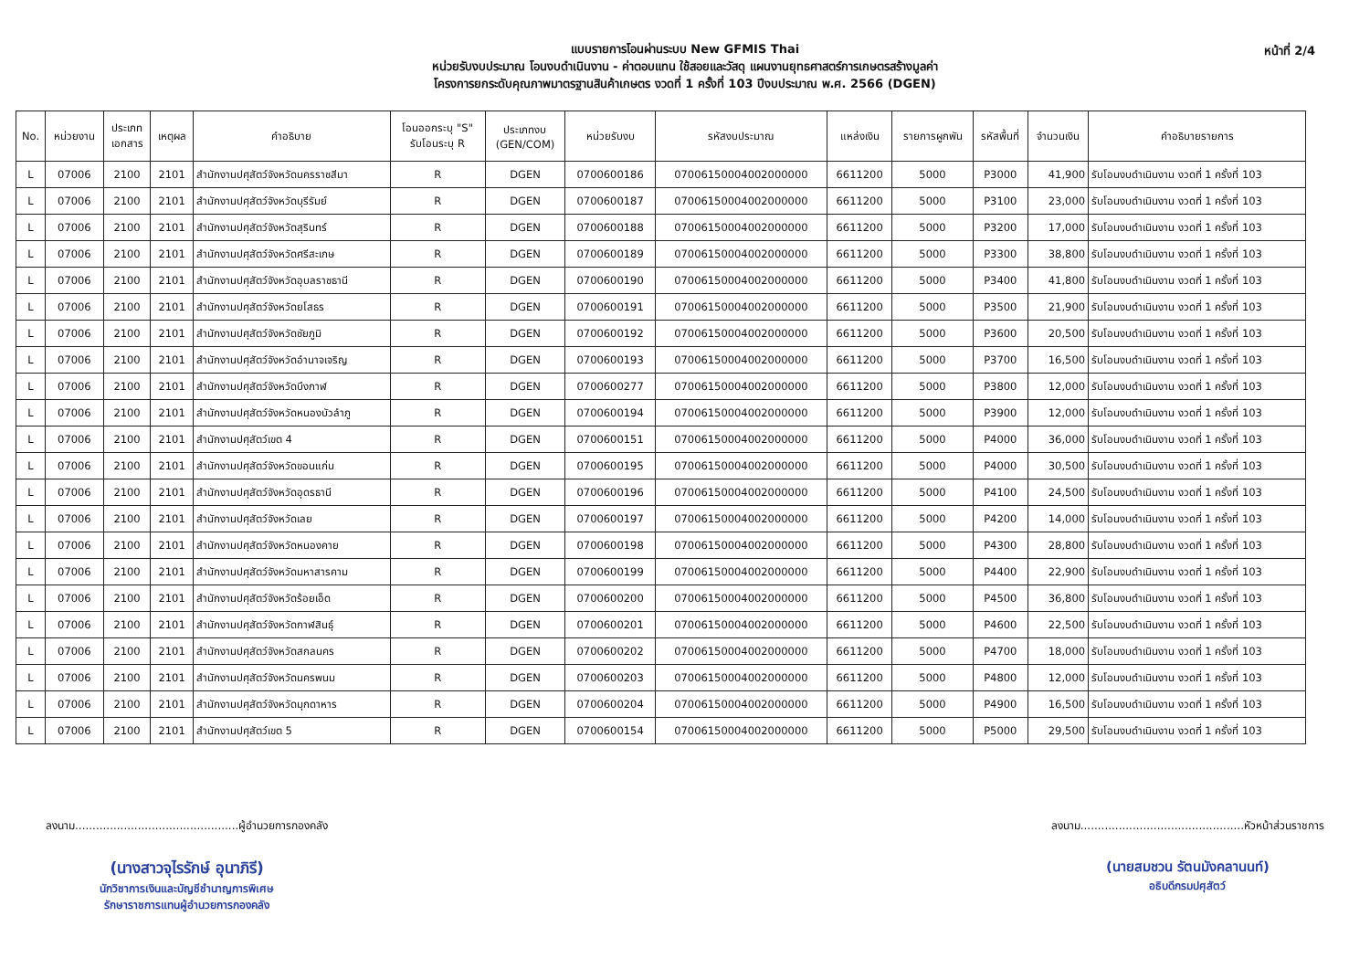หน้าที่ 2/4
แบบรายการโอนผ่านระบบ New GFMIS Thai
หน่วยรับงบประมาณ โอนงบดำเนินงาน - ค่าตอบแทน ใช้สอยและวัสดุ แผนงานยุทธศาสตร์การเกษตรสร้างมูลค่า
โครงการยกระดับคุณภาพมาตรฐานสินค้าเกษตร งวดที่ 1 ครั้งที่ 103 ปีงบประมาณ พ.ศ. 2566 (DGEN)
| No. | หน่วยงาน | ประเภท เอกสาร | เหตุผล | คำอธิบาย | โอนออกระบุ "S" รับโอนระบุ R | ประเภทงบ (GEN/COM) | หน่วยรับงบ | รหัสงบประมาณ | แหล่งเงิน | รายการผูกพัน | รหัสพื้นที่ | จำนวนเงิน | คำอธิบายรายการ |
| --- | --- | --- | --- | --- | --- | --- | --- | --- | --- | --- | --- | --- | --- |
| L | 07006 | 2100 | 2101 | สำนักงานปศุสัตว์จังหวัดนครราชสีมา | R | DGEN | 0700600186 | 07006150004002000000 | 6611200 | 5000 | P3000 | 41,900 | รับโอนงบดำเนินงาน งวดที่ 1 ครั้งที่ 103 |
| L | 07006 | 2100 | 2101 | สำนักงานปศุสัตว์จังหวัดบุรีรัมย์ | R | DGEN | 0700600187 | 07006150004002000000 | 6611200 | 5000 | P3100 | 23,000 | รับโอนงบดำเนินงาน งวดที่ 1 ครั้งที่ 103 |
| L | 07006 | 2100 | 2101 | สำนักงานปศุสัตว์จังหวัดสุรินทร์ | R | DGEN | 0700600188 | 07006150004002000000 | 6611200 | 5000 | P3200 | 17,000 | รับโอนงบดำเนินงาน งวดที่ 1 ครั้งที่ 103 |
| L | 07006 | 2100 | 2101 | สำนักงานปศุสัตว์จังหวัดศรีสะเกษ | R | DGEN | 0700600189 | 07006150004002000000 | 6611200 | 5000 | P3300 | 38,800 | รับโอนงบดำเนินงาน งวดที่ 1 ครั้งที่ 103 |
| L | 07006 | 2100 | 2101 | สำนักงานปศุสัตว์จังหวัดอุบลราชธานี | R | DGEN | 0700600190 | 07006150004002000000 | 6611200 | 5000 | P3400 | 41,800 | รับโอนงบดำเนินงาน งวดที่ 1 ครั้งที่ 103 |
| L | 07006 | 2100 | 2101 | สำนักงานปศุสัตว์จังหวัดยโสธร | R | DGEN | 0700600191 | 07006150004002000000 | 6611200 | 5000 | P3500 | 21,900 | รับโอนงบดำเนินงาน งวดที่ 1 ครั้งที่ 103 |
| L | 07006 | 2100 | 2101 | สำนักงานปศุสัตว์จังหวัดชัยภูมิ | R | DGEN | 0700600192 | 07006150004002000000 | 6611200 | 5000 | P3600 | 20,500 | รับโอนงบดำเนินงาน งวดที่ 1 ครั้งที่ 103 |
| L | 07006 | 2100 | 2101 | สำนักงานปศุสัตว์จังหวัดอำนาจเจริญ | R | DGEN | 0700600193 | 07006150004002000000 | 6611200 | 5000 | P3700 | 16,500 | รับโอนงบดำเนินงาน งวดที่ 1 ครั้งที่ 103 |
| L | 07006 | 2100 | 2101 | สำนักงานปศุสัตว์จังหวัดบึงกาฬ | R | DGEN | 0700600277 | 07006150004002000000 | 6611200 | 5000 | P3800 | 12,000 | รับโอนงบดำเนินงาน งวดที่ 1 ครั้งที่ 103 |
| L | 07006 | 2100 | 2101 | สำนักงานปศุสัตว์จังหวัดหนองบัวลำภู | R | DGEN | 0700600194 | 07006150004002000000 | 6611200 | 5000 | P3900 | 12,000 | รับโอนงบดำเนินงาน งวดที่ 1 ครั้งที่ 103 |
| L | 07006 | 2100 | 2101 | สำนักงานปศุสัตว์เขต 4 | R | DGEN | 0700600151 | 07006150004002000000 | 6611200 | 5000 | P4000 | 36,000 | รับโอนงบดำเนินงาน งวดที่ 1 ครั้งที่ 103 |
| L | 07006 | 2100 | 2101 | สำนักงานปศุสัตว์จังหวัดขอนแก่น | R | DGEN | 0700600195 | 07006150004002000000 | 6611200 | 5000 | P4000 | 30,500 | รับโอนงบดำเนินงาน งวดที่ 1 ครั้งที่ 103 |
| L | 07006 | 2100 | 2101 | สำนักงานปศุสัตว์จังหวัดอุดรธานี | R | DGEN | 0700600196 | 07006150004002000000 | 6611200 | 5000 | P4100 | 24,500 | รับโอนงบดำเนินงาน งวดที่ 1 ครั้งที่ 103 |
| L | 07006 | 2100 | 2101 | สำนักงานปศุสัตว์จังหวัดเลย | R | DGEN | 0700600197 | 07006150004002000000 | 6611200 | 5000 | P4200 | 14,000 | รับโอนงบดำเนินงาน งวดที่ 1 ครั้งที่ 103 |
| L | 07006 | 2100 | 2101 | สำนักงานปศุสัตว์จังหวัดหนองคาย | R | DGEN | 0700600198 | 07006150004002000000 | 6611200 | 5000 | P4300 | 28,800 | รับโอนงบดำเนินงาน งวดที่ 1 ครั้งที่ 103 |
| L | 07006 | 2100 | 2101 | สำนักงานปศุสัตว์จังหวัดมหาสารคาม | R | DGEN | 0700600199 | 07006150004002000000 | 6611200 | 5000 | P4400 | 22,900 | รับโอนงบดำเนินงาน งวดที่ 1 ครั้งที่ 103 |
| L | 07006 | 2100 | 2101 | สำนักงานปศุสัตว์จังหวัดร้อยเอ็ด | R | DGEN | 0700600200 | 07006150004002000000 | 6611200 | 5000 | P4500 | 36,800 | รับโอนงบดำเนินงาน งวดที่ 1 ครั้งที่ 103 |
| L | 07006 | 2100 | 2101 | สำนักงานปศุสัตว์จังหวัดกาฬสินธุ์ | R | DGEN | 0700600201 | 07006150004002000000 | 6611200 | 5000 | P4600 | 22,500 | รับโอนงบดำเนินงาน งวดที่ 1 ครั้งที่ 103 |
| L | 07006 | 2100 | 2101 | สำนักงานปศุสัตว์จังหวัดสกลนคร | R | DGEN | 0700600202 | 07006150004002000000 | 6611200 | 5000 | P4700 | 18,000 | รับโอนงบดำเนินงาน งวดที่ 1 ครั้งที่ 103 |
| L | 07006 | 2100 | 2101 | สำนักงานปศุสัตว์จังหวัดนครพนม | R | DGEN | 0700600203 | 07006150004002000000 | 6611200 | 5000 | P4800 | 12,000 | รับโอนงบดำเนินงาน งวดที่ 1 ครั้งที่ 103 |
| L | 07006 | 2100 | 2101 | สำนักงานปศุสัตว์จังหวัดมุกดาหาร | R | DGEN | 0700600204 | 07006150004002000000 | 6611200 | 5000 | P4900 | 16,500 | รับโอนงบดำเนินงาน งวดที่ 1 ครั้งที่ 103 |
| L | 07006 | 2100 | 2101 | สำนักงานปศุสัตว์เขต 5 | R | DGEN | 0700600154 | 07006150004002000000 | 6611200 | 5000 | P5000 | 29,500 | รับโอนงบดำเนินงาน งวดที่ 1 ครั้งที่ 103 |
ลงนาม...............................................ผู้อำนวยการกองคลัง
(นางสาวจุไรรักษ์ อุนาภิรี)
นักวิชาการเงินและบัญชีชำนาญการพิเศษ
รักษาราชการแทนผู้อำนวยการกองคลัง
ลงนาม...............................................หัวหน้าส่วนราชการ
(นายสมชวน รัตนมังคลานนท์)
อธิบดีกรมปศุสัตว์